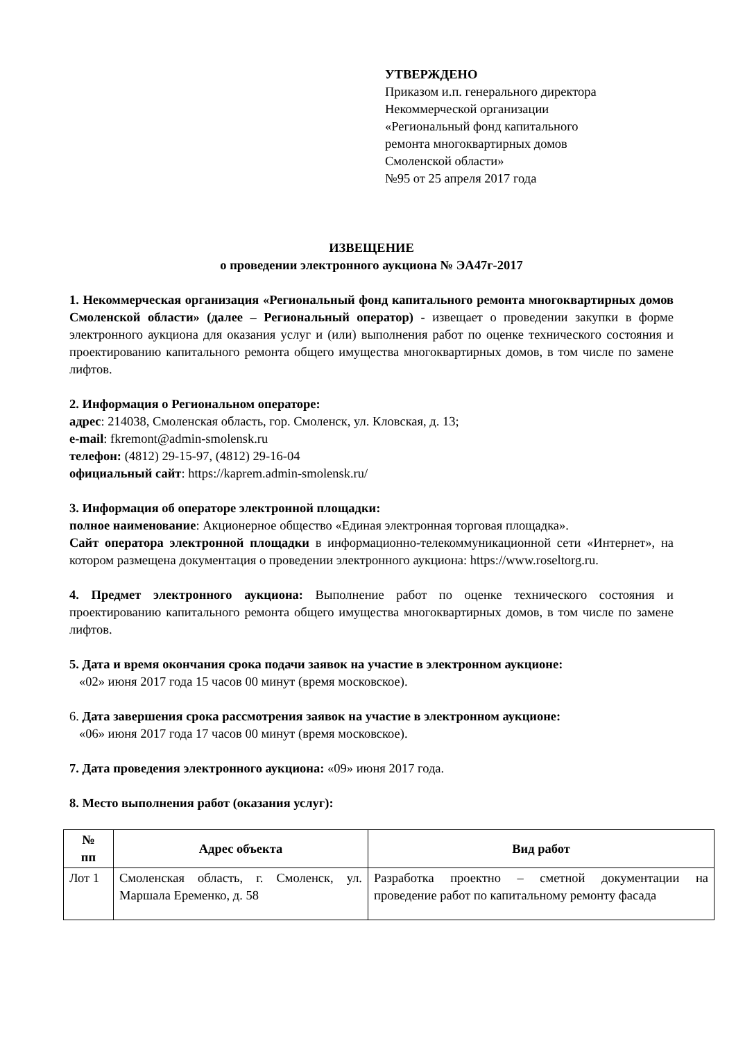УТВЕРЖДЕНО
Приказом и.п. генерального директора
Некоммерческой организации
«Региональный фонд капитального
ремонта многоквартирных домов
Смоленской области»
№95 от 25 апреля 2017 года
ИЗВЕЩЕНИЕ
о проведении электронного аукциона № ЭА47г-2017
1. Некоммерческая организация «Региональный фонд капитального ремонта многоквартирных домов Смоленской области» (далее – Региональный оператор) - извещает о проведении закупки в форме электронного аукциона для оказания услуг и (или) выполнения работ по оценке технического состояния и проектированию капитального ремонта общего имущества многоквартирных домов, в том числе по замене лифтов.
2. Информация о Региональном операторе:
адрес: 214038, Смоленская область, гор. Смоленск, ул. Кловская, д. 13;
e-mail: fkremont@admin-smolensk.ru
телефон: (4812) 29-15-97, (4812) 29-16-04
официальный сайт: https://kaprem.admin-smolensk.ru/
3. Информация об операторе электронной площадки:
полное наименование: Акционерное общество «Единая электронная торговая площадка».
Сайт оператора электронной площадки в информационно-телекоммуникационной сети «Интернет», на котором размещена документация о проведении электронного аукциона: https://www.roseltorg.ru.
4. Предмет электронного аукциона: Выполнение работ по оценке технического состояния и проектированию капитального ремонта общего имущества многоквартирных домов, в том числе по замене лифтов.
5. Дата и время окончания срока подачи заявок на участие в электронном аукционе:
«02» июня 2017 года 15 часов 00 минут (время московское).
6. Дата завершения срока рассмотрения заявок на участие в электронном аукционе:
«06» июня 2017 года 17 часов 00 минут (время московское).
7. Дата проведения электронного аукциона: «09» июня 2017 года.
8. Место выполнения работ (оказания услуг):
| № пп | Адрес объекта | Вид работ |
| --- | --- | --- |
| Лот 1 | Смоленская область, г. Смоленск, ул. Маршала Еременко, д. 58 | Разработка проектно – сметной документации на проведение работ по капитальному ремонту фасада |